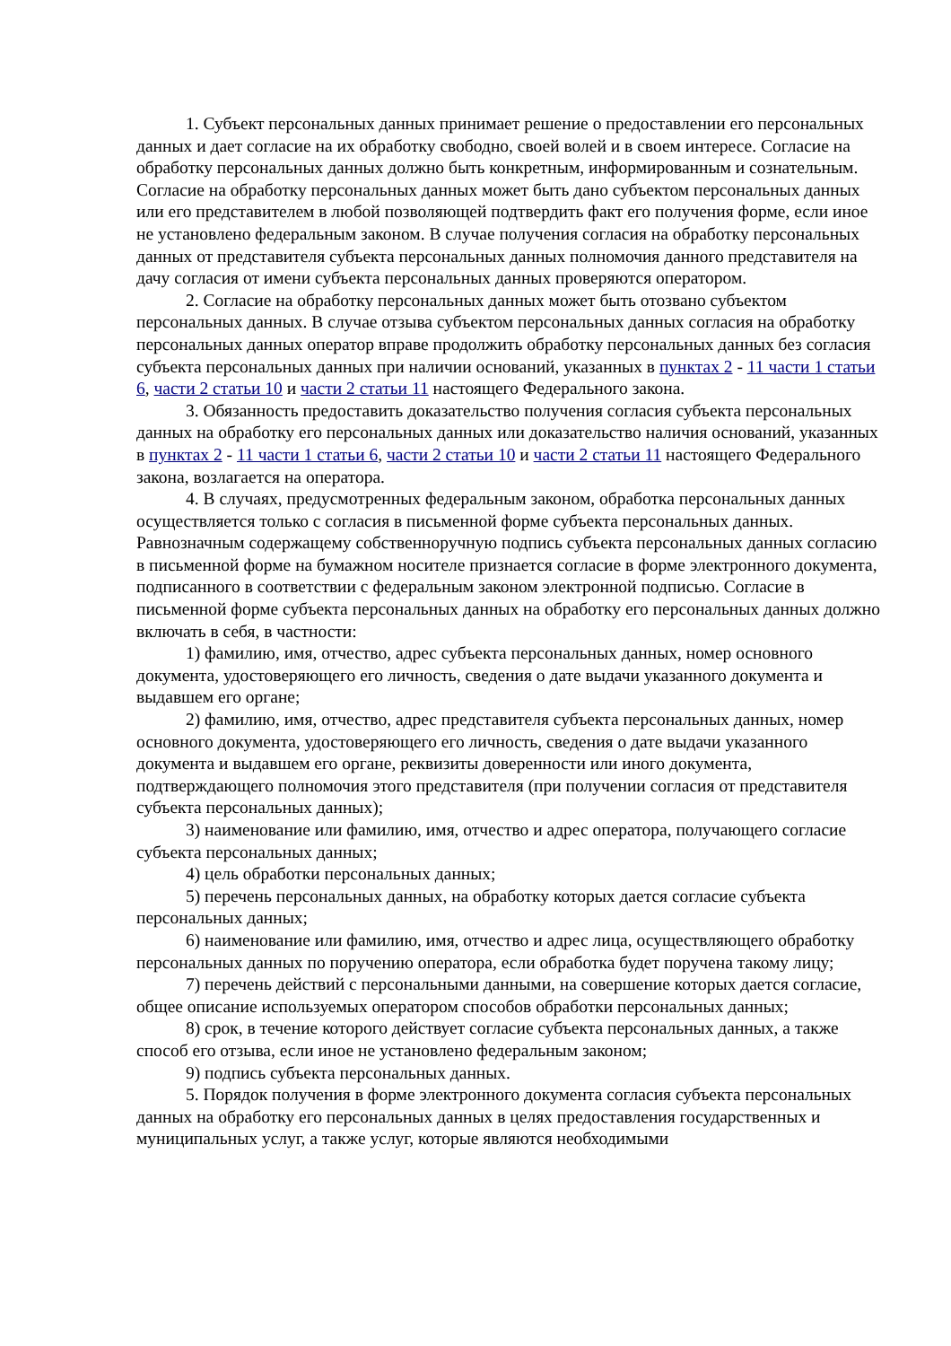1. Субъект персональных данных принимает решение о предоставлении его персональных данных и дает согласие на их обработку свободно, своей волей и в своем интересе. Согласие на обработку персональных данных должно быть конкретным, информированным и сознательным. Согласие на обработку персональных данных может быть дано субъектом персональных данных или его представителем в любой позволяющей подтвердить факт его получения форме, если иное не установлено федеральным законом. В случае получения согласия на обработку персональных данных от представителя субъекта персональных данных полномочия данного представителя на дачу согласия от имени субъекта персональных данных проверяются оператором.
2. Согласие на обработку персональных данных может быть отозвано субъектом персональных данных. В случае отзыва субъектом персональных данных согласия на обработку персональных данных оператор вправе продолжить обработку персональных данных без согласия субъекта персональных данных при наличии оснований, указанных в пунктах 2 - 11 части 1 статьи 6, части 2 статьи 10 и части 2 статьи 11 настоящего Федерального закона.
3. Обязанность предоставить доказательство получения согласия субъекта персональных данных на обработку его персональных данных или доказательство наличия оснований, указанных в пунктах 2 - 11 части 1 статьи 6, части 2 статьи 10 и части 2 статьи 11 настоящего Федерального закона, возлагается на оператора.
4. В случаях, предусмотренных федеральным законом, обработка персональных данных осуществляется только с согласия в письменной форме субъекта персональных данных. Равнозначным содержащему собственноручную подпись субъекта персональных данных согласию в письменной форме на бумажном носителе признается согласие в форме электронного документа, подписанного в соответствии с федеральным законом электронной подписью. Согласие в письменной форме субъекта персональных данных на обработку его персональных данных должно включать в себя, в частности:
1) фамилию, имя, отчество, адрес субъекта персональных данных, номер основного документа, удостоверяющего его личность, сведения о дате выдачи указанного документа и выдавшем его органе;
2) фамилию, имя, отчество, адрес представителя субъекта персональных данных, номер основного документа, удостоверяющего его личность, сведения о дате выдачи указанного документа и выдавшем его органе, реквизиты доверенности или иного документа, подтверждающего полномочия этого представителя (при получении согласия от представителя субъекта персональных данных);
3) наименование или фамилию, имя, отчество и адрес оператора, получающего согласие субъекта персональных данных;
4) цель обработки персональных данных;
5) перечень персональных данных, на обработку которых дается согласие субъекта персональных данных;
6) наименование или фамилию, имя, отчество и адрес лица, осуществляющего обработку персональных данных по поручению оператора, если обработка будет поручена такому лицу;
7) перечень действий с персональными данными, на совершение которых дается согласие, общее описание используемых оператором способов обработки персональных данных;
8) срок, в течение которого действует согласие субъекта персональных данных, а также способ его отзыва, если иное не установлено федеральным законом;
9) подпись субъекта персональных данных.
5. Порядок получения в форме электронного документа согласия субъекта персональных данных на обработку его персональных данных в целях предоставления государственных и муниципальных услуг, а также услуг, которые являются необходимыми